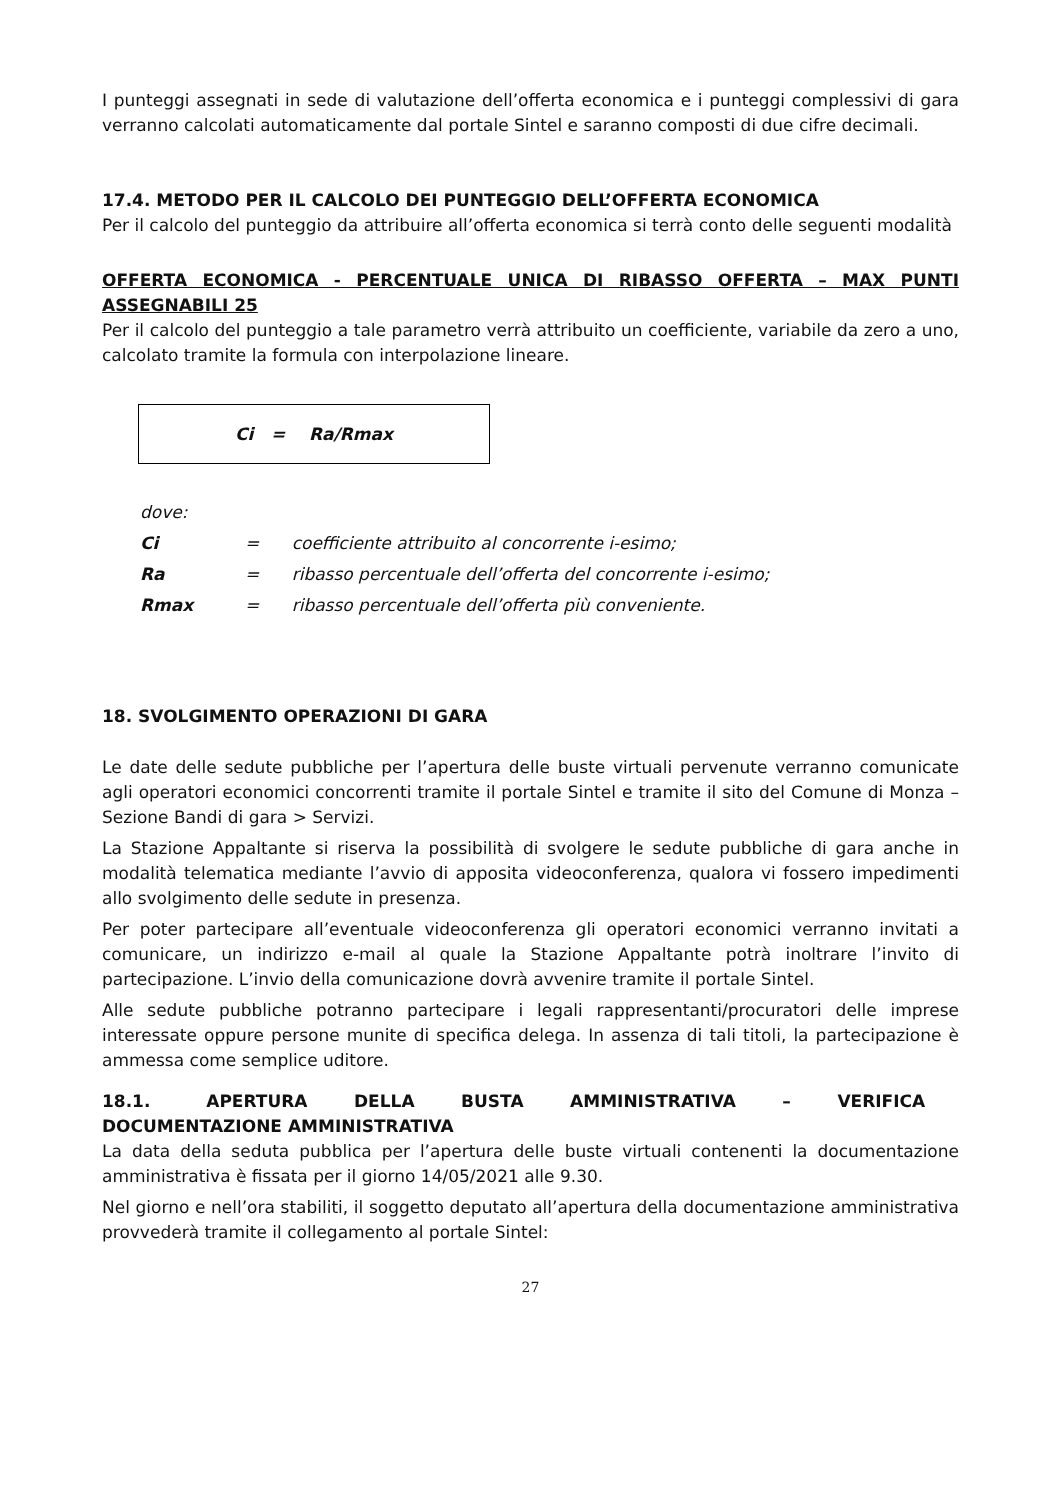I punteggi assegnati in sede di valutazione dell’offerta economica e i punteggi complessivi di gara verranno calcolati automaticamente dal portale Sintel e saranno composti di due cifre decimali.
17.4. METODO PER IL CALCOLO DEI PUNTEGGIO DELL’OFFERTA ECONOMICA
Per il calcolo del punteggio da attribuire all’offerta economica si terrà conto delle seguenti modalità
OFFERTA ECONOMICA - PERCENTUALE UNICA DI RIBASSO OFFERTA – MAX PUNTI ASSEGNABILI 25
Per il calcolo del punteggio a tale parametro verrà attribuito un coefficiente, variabile da zero a uno, calcolato tramite la formula con interpolazione lineare.
Ci = Ra/Rmax
dove:
Ci = coefficiente attribuito al concorrente i-esimo;
Ra = ribasso percentuale dell’offerta del concorrente i-esimo;
Rmax = ribasso percentuale dell’offerta più conveniente.
18. SVOLGIMENTO OPERAZIONI DI GARA
Le date delle sedute pubbliche per l’apertura delle buste virtuali pervenute verranno comunicate agli operatori economici concorrenti tramite il portale Sintel e tramite il sito del Comune di Monza – Sezione Bandi di gara > Servizi.
La Stazione Appaltante si riserva la possibilità di svolgere le sedute pubbliche di gara anche in modalità telematica mediante l’avvio di apposita videoconferenza, qualora vi fossero impedimenti allo svolgimento delle sedute in presenza.
Per poter partecipare all’eventuale videoconferenza gli operatori economici verranno invitati a comunicare, un indirizzo e-mail al quale la Stazione Appaltante potrà inoltrare l’invito di partecipazione. L’invio della comunicazione dovrà avvenire tramite il portale Sintel.
Alle sedute pubbliche potranno partecipare i legali rappresentanti/procuratori delle imprese interessate oppure persone munite di specifica delega. In assenza di tali titoli, la partecipazione è ammessa come semplice uditore.
18.1. APERTURA DELLA BUSTA AMMINISTRATIVA – VERIFICA DOCUMENTAZIONE AMMINISTRATIVA
La data della seduta pubblica per l’apertura delle buste virtuali contenenti la documentazione amministrativa è fissata per il giorno 14/05/2021 alle 9.30.
Nel giorno e nell’ora stabiliti, il soggetto deputato all’apertura della documentazione amministrativa provvederà tramite il collegamento al portale Sintel:
27